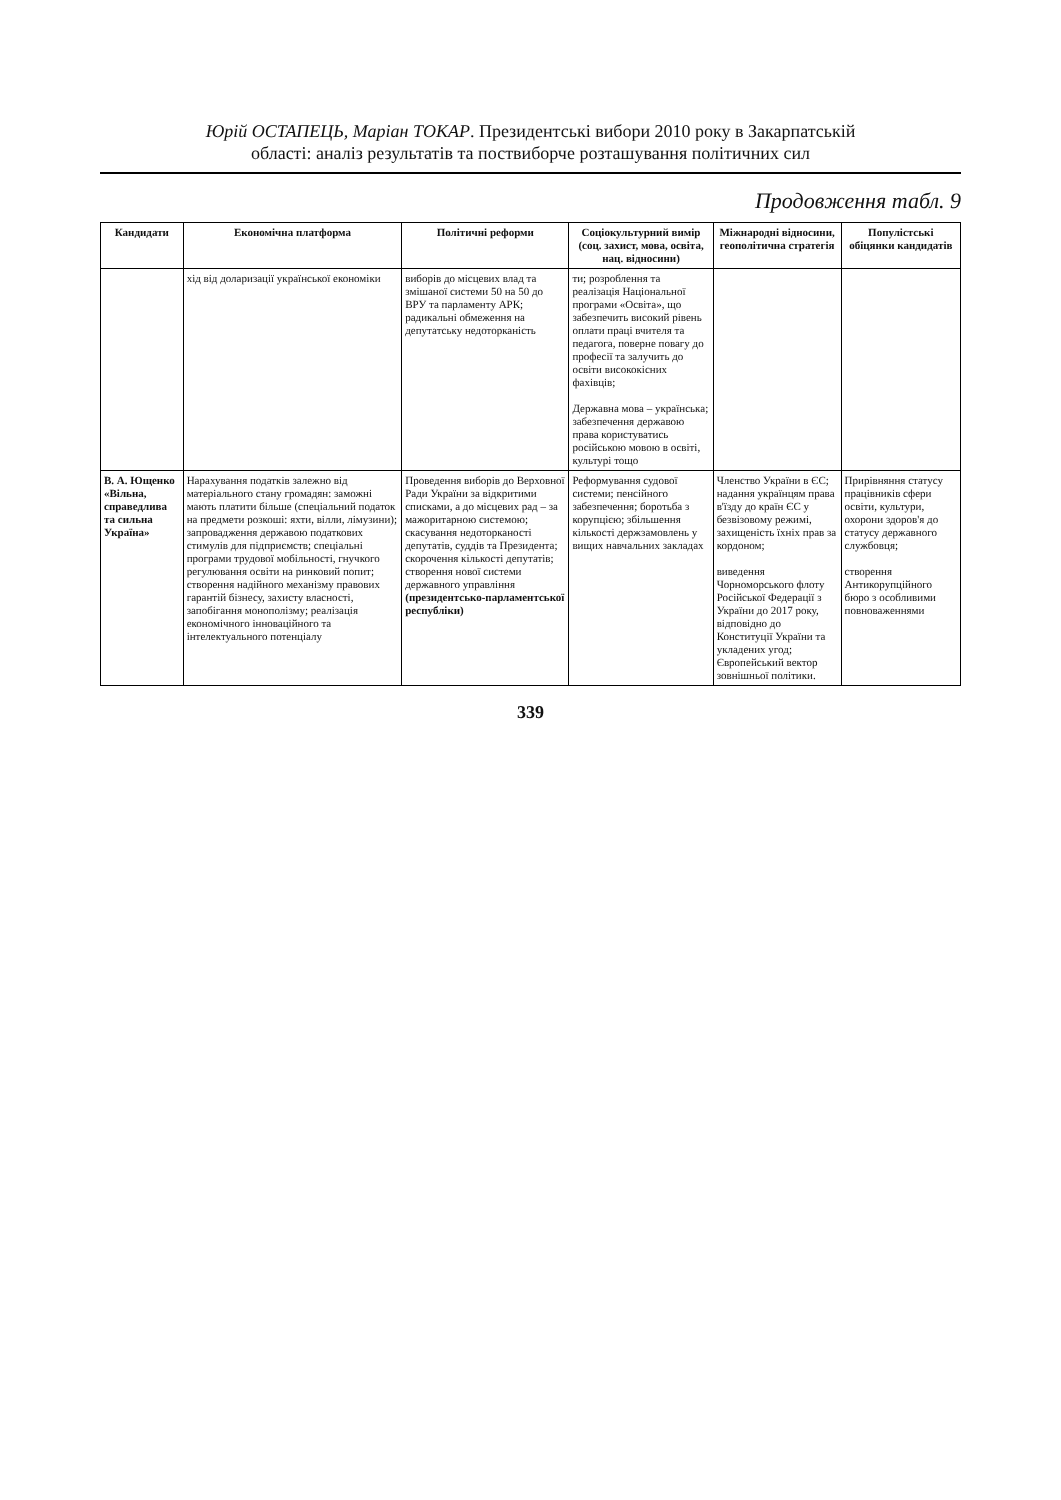Юрій ОСТАПЕЦЬ, Маріан ТОКАР. Президентські вибори 2010 року в Закарпатській
області: аналіз результатів та поствиборче розташування політичних сил
Продовження табл. 9
| Кандидати | Економічна платформа | Політичні реформи | Соціокультурний вимір (соц. захист, мова, освіта, нац. відносини) | Міжнародні відносини, геополітична стратегія | Популістські обіцянки кандидатів |
| --- | --- | --- | --- | --- | --- |
| | хід від доларизації української економіки | виборів до місцевих влад та змішаної системи 50 на 50 до ВРУ та парламенту АРК; радикальні обмеження на депутатську недоторканість | ти; розроблення та реалізація Національної програми «Освіта», що забезпечить високий рівень оплати праці вчителя та педагога, поверне повагу до професії та залучить до освіти висококісних фахівців; Державна мова – українська; забезпечення державою права користуватись російською мовою в освіті, культурі тощо | | |
| В. А. Ющенко «Вільна, справедлива та сильна Україна» | Нарахування податків залежно від матеріального стану громадян: заможні мають платити більше (спеціальний податок на предмети розкоші: яхти, вілли, лімузини); запровадження державою податкових стимулів для підприємств; спеціальні програми трудової мобільності, гнучкого регулювання освіти на ринковий попит; створення надійного механізму правових гарантій бізнесу, захисту власності, запобігання монополізму; реалізація економічного інноваційного та інтелектуального потенціалу | Проведення виборів до Верховної Ради України за відкритими списками, а до місцевих рад – за мажоритарною системою; скасування недоторканості депутатів, суддів та Президента; скорочення кількості депутатів; створення нової системи державного управління (президентсько-парламентської республіки) | Реформування судової системи; пенсійного забезпечення; боротьба з корупцією; збільшення кількості держзамовлень у вищих навчальних закладах | Членство України в ЄС; надання українцям права в'їзду до країн ЄС у безвізовому режимі, захищеність їхніх прав за кордоном; виведення Чорноморського флоту Російської Федерації з України до 2017 року, відповідно до Конституції України та укладених угод; Європейський вектор зовнішньої політики. | Прирівняння статусу працівників сфери освіти, культури, охорони здоров'я до статусу державного службовця; створення Антикорупційного бюро з особливими повноваженнями |
339